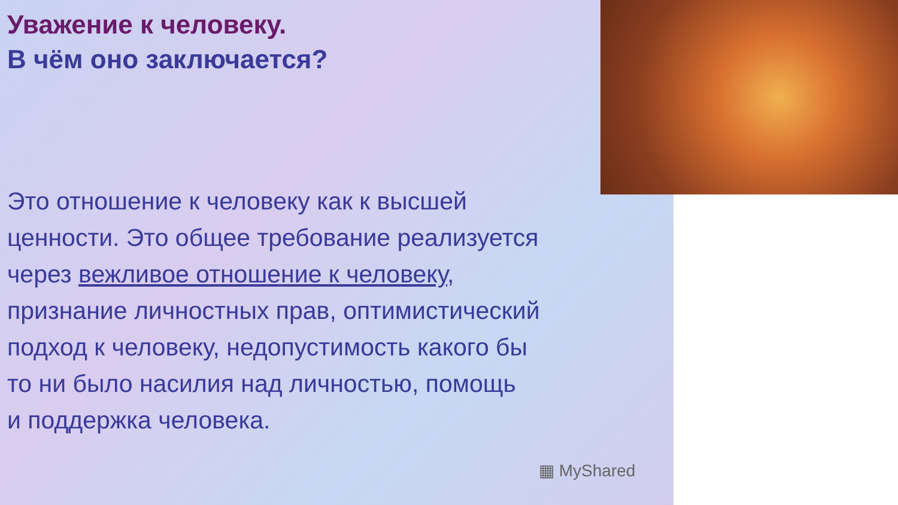Уважение к человеку.
В чём оно заключается?
Это отношение к человеку как к высшей
ценности. Это общее требование реализуется
через вежливое отношение к человеку,
признание личностных прав, оптимистический
подход к человеку, недопустимость какого бы
то ни было насилия над личностью, помощь
и поддержка человека.
▦ MyShared